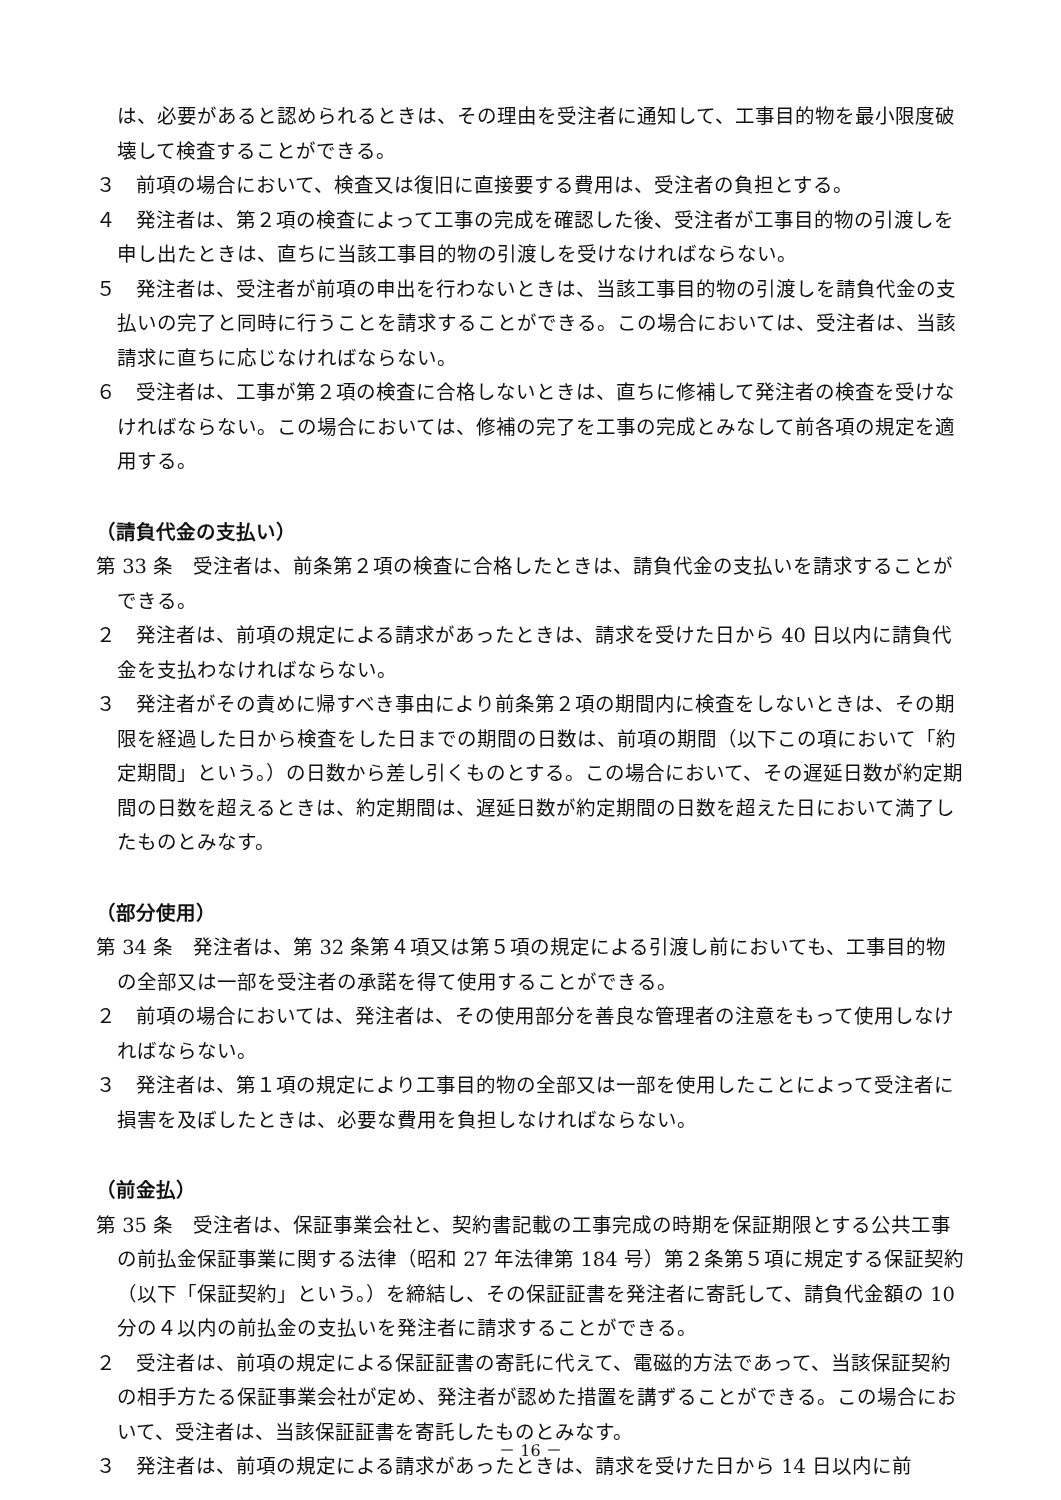は、必要があると認められるときは、その理由を受注者に通知して、工事目的物を最小限度破壊して検査することができる。
３　前項の場合において、検査又は復旧に直接要する費用は、受注者の負担とする。
４　発注者は、第２項の検査によって工事の完成を確認した後、受注者が工事目的物の引渡しを申し出たときは、直ちに当該工事目的物の引渡しを受けなければならない。
５　発注者は、受注者が前項の申出を行わないときは、当該工事目的物の引渡しを請負代金の支払いの完了と同時に行うことを請求することができる。この場合においては、受注者は、当該請求に直ちに応じなければならない。
６　受注者は、工事が第２項の検査に合格しないときは、直ちに修補して発注者の検査を受けなければならない。この場合においては、修補の完了を工事の完成とみなして前各項の規定を適用する。
（請負代金の支払い）
第 33 条　受注者は、前条第２項の検査に合格したときは、請負代金の支払いを請求することができる。
２　発注者は、前項の規定による請求があったときは、請求を受けた日から 40 日以内に請負代金を支払わなければならない。
３　発注者がその責めに帰すべき事由により前条第２項の期間内に検査をしないときは、その期限を経過した日から検査をした日までの期間の日数は、前項の期間（以下この項において「約定期間」という。）の日数から差し引くものとする。この場合において、その遅延日数が約定期間の日数を超えるときは、約定期間は、遅延日数が約定期間の日数を超えた日において満了したものとみなす。
（部分使用）
第 34 条　発注者は、第 32 条第４項又は第５項の規定による引渡し前においても、工事目的物の全部又は一部を受注者の承諾を得て使用することができる。
２　前項の場合においては、発注者は、その使用部分を善良な管理者の注意をもって使用しなければならない。
３　発注者は、第１項の規定により工事目的物の全部又は一部を使用したことによって受注者に損害を及ぼしたときは、必要な費用を負担しなければならない。
（前金払）
第 35 条　受注者は、保証事業会社と、契約書記載の工事完成の時期を保証期限とする公共工事の前払金保証事業に関する法律（昭和 27 年法律第 184 号）第２条第５項に規定する保証契約（以下「保証契約」という。）を締結し、その保証証書を発注者に寄託して、請負代金額の 10 分の４以内の前払金の支払いを発注者に請求することができる。
２　受注者は、前項の規定による保証証書の寄託に代えて、電磁的方法であって、当該保証契約の相手方たる保証事業会社が定め、発注者が認めた措置を講ずることができる。この場合において、受注者は、当該保証証書を寄託したものとみなす。
３　発注者は、前項の規定による請求があったときは、請求を受けた日から 14 日以内に前
－ 16 －